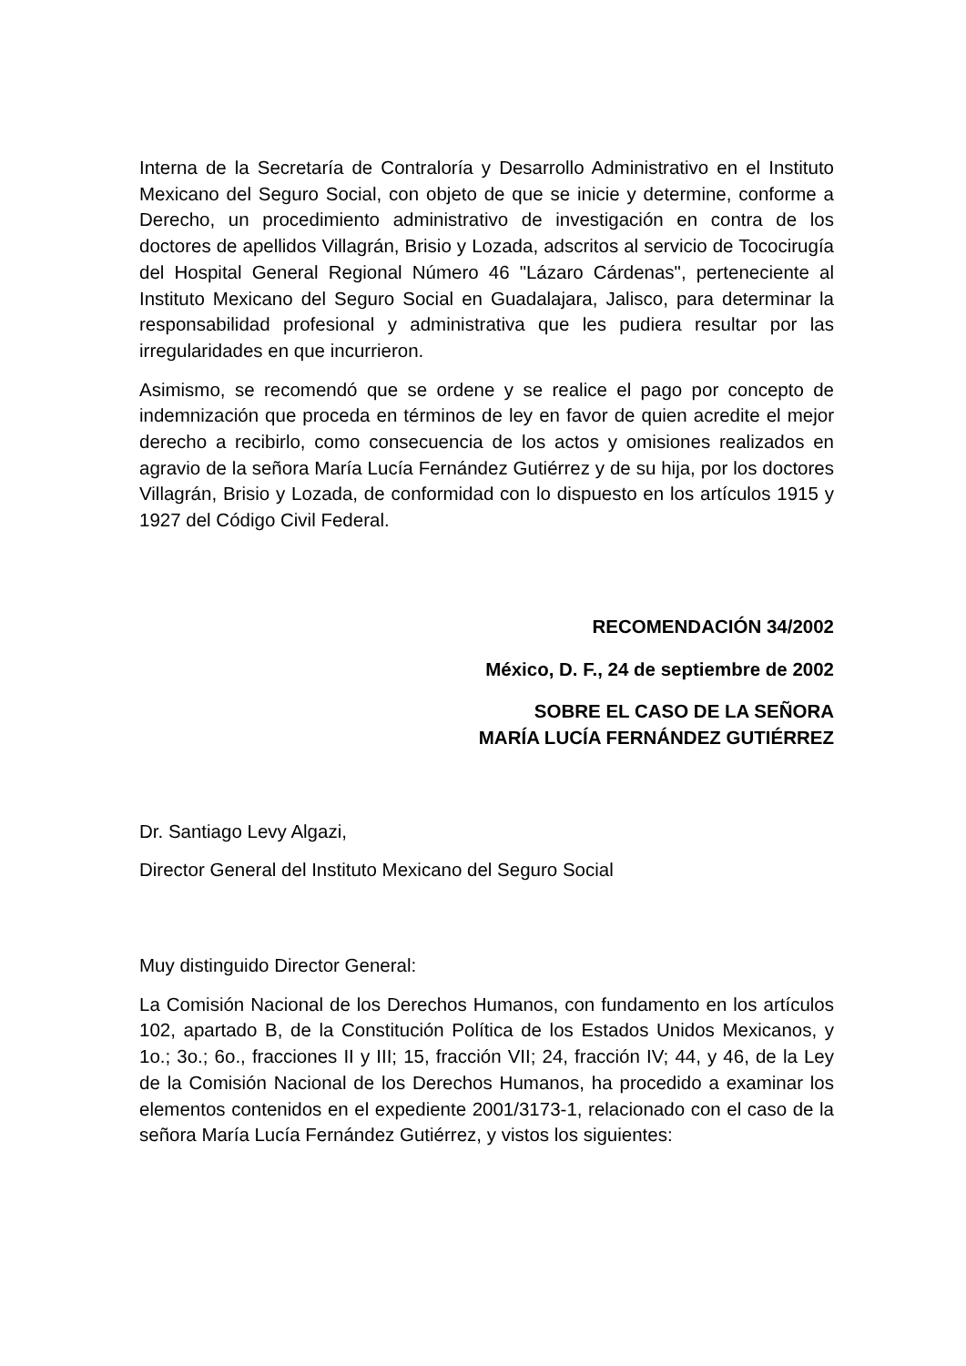Interna de la Secretaría de Contraloría y Desarrollo Administrativo en el Instituto Mexicano del Seguro Social, con objeto de que se inicie y determine, conforme a Derecho, un procedimiento administrativo de investigación en contra de los doctores de apellidos Villagrán, Brisio y Lozada, adscritos al servicio de Tococirugía del Hospital General Regional Número 46 "Lázaro Cárdenas", perteneciente al Instituto Mexicano del Seguro Social en Guadalajara, Jalisco, para determinar la responsabilidad profesional y administrativa que les pudiera resultar por las irregularidades en que incurrieron.
Asimismo, se recomendó que se ordene y se realice el pago por concepto de indemnización que proceda en términos de ley en favor de quien acredite el mejor derecho a recibirlo, como consecuencia de los actos y omisiones realizados en agravio de la señora María Lucía Fernández Gutiérrez y de su hija, por los doctores Villagrán, Brisio y Lozada, de conformidad con lo dispuesto en los artículos 1915 y 1927 del Código Civil Federal.
RECOMENDACIÓN 34/2002
México, D. F., 24 de septiembre de 2002
SOBRE EL CASO DE LA SEÑORA
MARÍA LUCÍA FERNÁNDEZ GUTIÉRREZ
Dr. Santiago Levy Algazi,
Director General del Instituto Mexicano del Seguro Social
Muy distinguido Director General:
La Comisión Nacional de los Derechos Humanos, con fundamento en los artículos 102, apartado B, de la Constitución Política de los Estados Unidos Mexicanos, y 1o.; 3o.; 6o., fracciones II y III; 15, fracción VII; 24, fracción IV; 44, y 46, de la Ley de la Comisión Nacional de los Derechos Humanos, ha procedido a examinar los elementos contenidos en el expediente 2001/3173-1, relacionado con el caso de la señora María Lucía Fernández Gutiérrez, y vistos los siguientes: